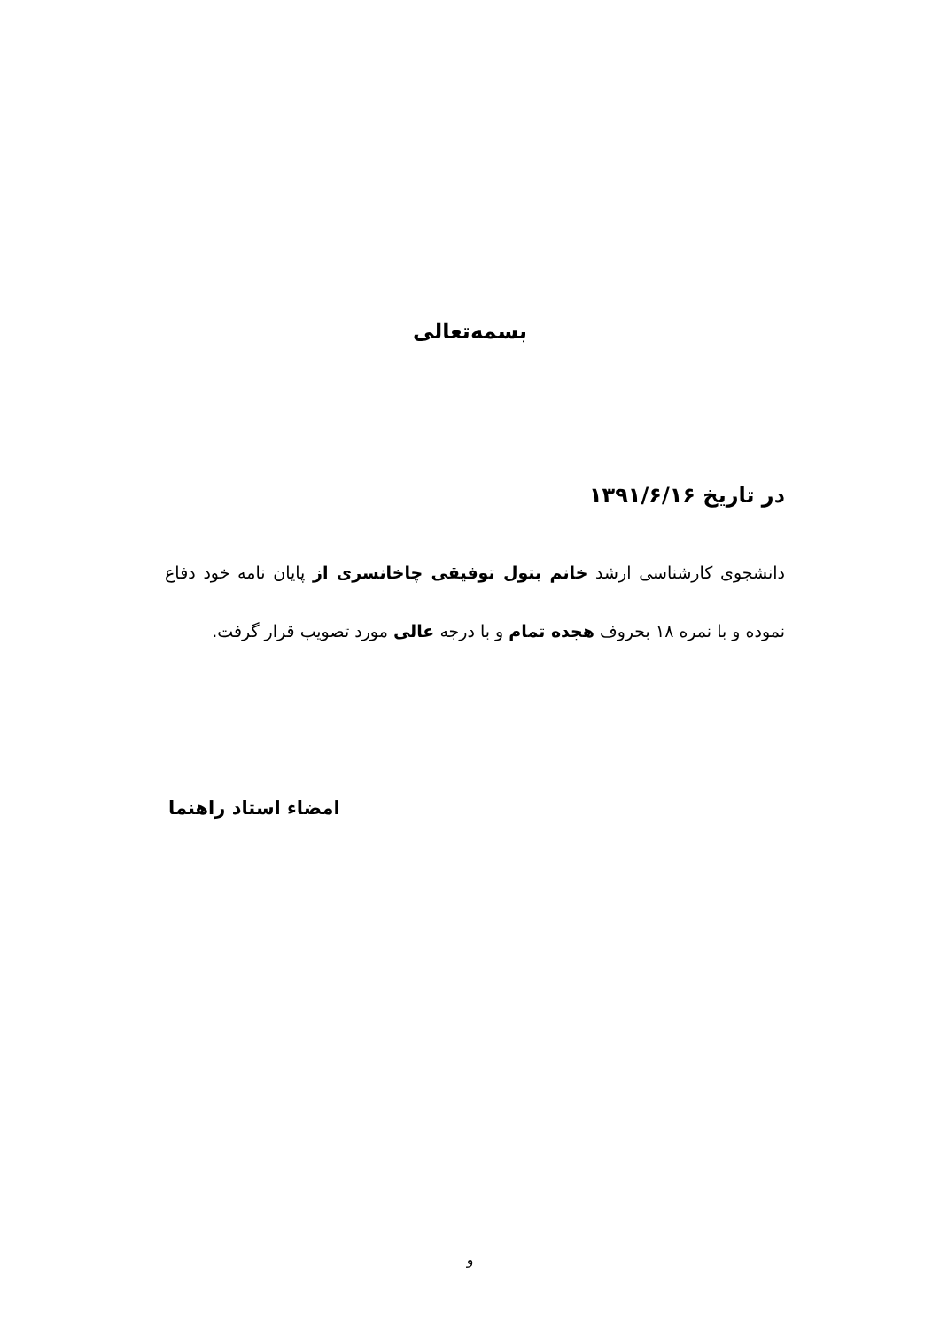بسمه‌تعالی
در تاریخ ۱۳۹۱/۶/۱۶
دانشجوی کارشناسی ارشد خانم بتول توفیقی چاخانسری از پایان نامه خود دفاع نموده و با نمره ۱۸ بحروف هجده تمام و با درجه عالی مورد تصویب قرار گرفت.
امضاء استاد راهنما
و